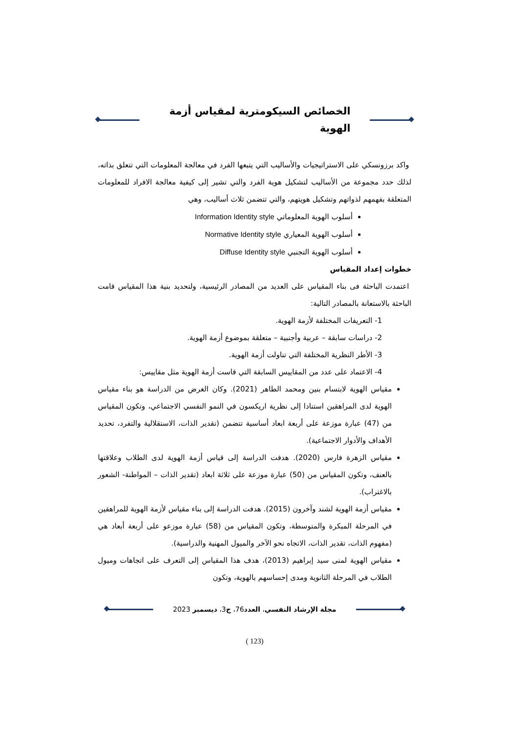الخصائص السيكومترية لمقياس أزمة الهوية
واكد برزونسكي على الاستراتيجيات والأساليب التي يتبعها الفرد في معالجة المعلومات التي تتعلق بذاته، لذلك حدد مجموعة من الأساليب لتشكيل هوية الفرد والتي تشير إلى كيفية معالجة الافراد للمعلومات المتعلقة بفهمهم لذواتهم وتشكيل هويتهم، والتي تتضمن ثلاث أساليب، وهي
أسلوب الهوية المعلوماتي Information Identity style
أسلوب الهوية المعياري Normative Identity style
أسلوب الهوية التجنبي Diffuse Identity style
خطوات إعداد المقياس
اعتمدت الباحثة فى بناء المقياس على العديد من المصادر الرئيسية، ولتحديد بنية هذا المقياس قامت الباحثة بالاستعانة بالمصادر التالية:
1- التعريفات المختلفة لأزمة الهوية.
2- دراسات سابقة – عربية وأجنبية – متعلقة بموضوع أزمة الهوية.
3- الأطر النظرية المختلفة التي تناولت أزمة الهوية.
4- الاعتماد على عدد من المقاييس السابقة التي قاست أزمة الهوية مثل مقاييس:
مقياس الهوية لابتسام بنين ومحمد الطاهر (2021). وكان الغرض من الدراسة هو بناء مقياس الهوية لدى المراهقين استنادا إلى نظرية اريكسون في النمو النفسي الاجتماعي، وتكون المقياس من (47) عبارة موزعة على أربعة ابعاد أساسية تتضمن (تقدير الذات، الاستقلالية والتفرد، تحديد الأهداف والأدوار الاجتماعية).
مقياس الزهرة فارس (2020). هدفت الدراسة إلى قياس أزمة الهوية لدى الطلاب وعلاقتها بالعنف، وتكون المقياس من (50) عبارة موزعة على ثلاثة ابعاد (تقدير الذات – المواطنة- الشعور بالاغتراب).
مقياس أزمة الهوية لشند وآخرون (2015). هدفت الدراسة إلى بناء مقياس لأزمة الهوية للمراهقين في المرحلة المبكرة والمتوسطة، وتكون المقياس من (58) عبارة موزعو على أربعة أبعاد هي (مفهوم الذات، تقدير الذات، الاتجاه نحو الآخر والميول المهنية والدراسية).
مقياس الهوية لمنى سيد إبراهيم (2013)، هدف هذا المقياس إلى التعرف على اتجاهات وميول الطلاب في المرحلة الثانوية ومدى إحساسهم بالهوية، وتكون
مجلة الإرشاد النفسي، العدد76، ج3، ديسمبر 2023
(123 )